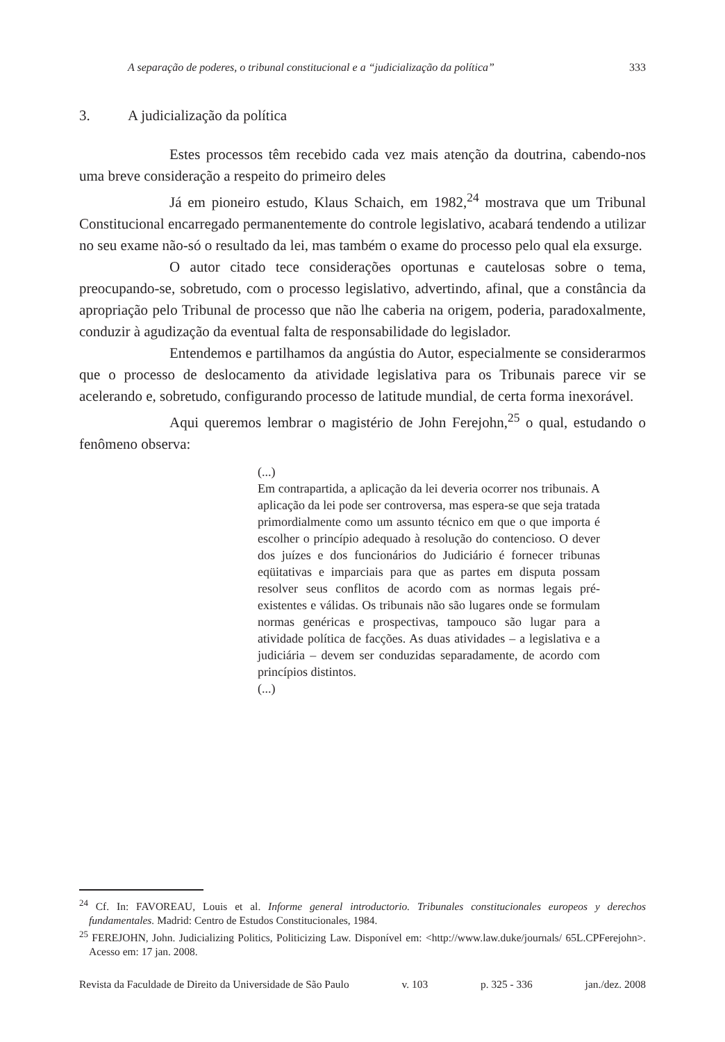A separação de poderes, o tribunal constitucional e a “judicialização da política” 333
3. A judicialização da política
Estes processos têm recebido cada vez mais atenção da doutrina, cabendo-nos uma breve consideração a respeito do primeiro deles
Já em pioneiro estudo, Klaus Schaich, em 1982,<sup>24</sup> mostrava que um Tribunal Constitucional encarregado permanentemente do controle legislativo, acabará tendendo a utilizar no seu exame não-só o resultado da lei, mas também o exame do processo pelo qual ela exsurge.
O autor citado tece considerações oportunas e cautelosas sobre o tema, preocupando-se, sobretudo, com o processo legislativo, advertindo, afinal, que a constância da apropriação pelo Tribunal de processo que não lhe caberia na origem, poderia, paradoxalmente, conduzir à agudização da eventual falta de responsabilidade do legislador.
Entendemos e partilhamos da angústia do Autor, especialmente se considerarmos que o processo de deslocamento da atividade legislativa para os Tribunais parece vir se acelerando e, sobretudo, configurando processo de latitude mundial, de certa forma inexorável.
Aqui queremos lembrar o magistério de John Ferejohn,<sup>25</sup> o qual, estudando o fenômeno observa:
(...)
Em contrapartida, a aplicação da lei deveria ocorrer nos tribunais. A aplicação da lei pode ser controversa, mas espera-se que seja tratada primordialmente como um assunto técnico em que o que importa é escolher o princípio adequado à resolução do contencioso. O dever dos juízes e dos funcionários do Judiciário é fornecer tribunas eqüitativas e imparciais para que as partes em disputa possam resolver seus conflitos de acordo com as normas legais pré-existentes e válidas. Os tribunais não são lugares onde se formulam normas genéricas e prospectivas, tampouco são lugar para a atividade política de facções. As duas atividades – a legislativa e a judiciária – devem ser conduzidas separadamente, de acordo com princípios distintos.
(...)
<sup>24</sup> Cf. In: FAVOREAU, Louis et al. Informe general introductorio. Tribunales constitucionales europeos y derechos fundamentales. Madrid: Centro de Estudos Constitucionales, 1984.
<sup>25</sup> FEREJOHN, John. Judicializing Politics, Politicizing Law. Disponível em: <http://www.law.duke/journals/ 65L.CPFerejohn>. Acesso em: 17 jan. 2008.
Revista da Faculdade de Direito da Universidade de São Paulo v. 103 p. 325 - 336 jan./dez. 2008